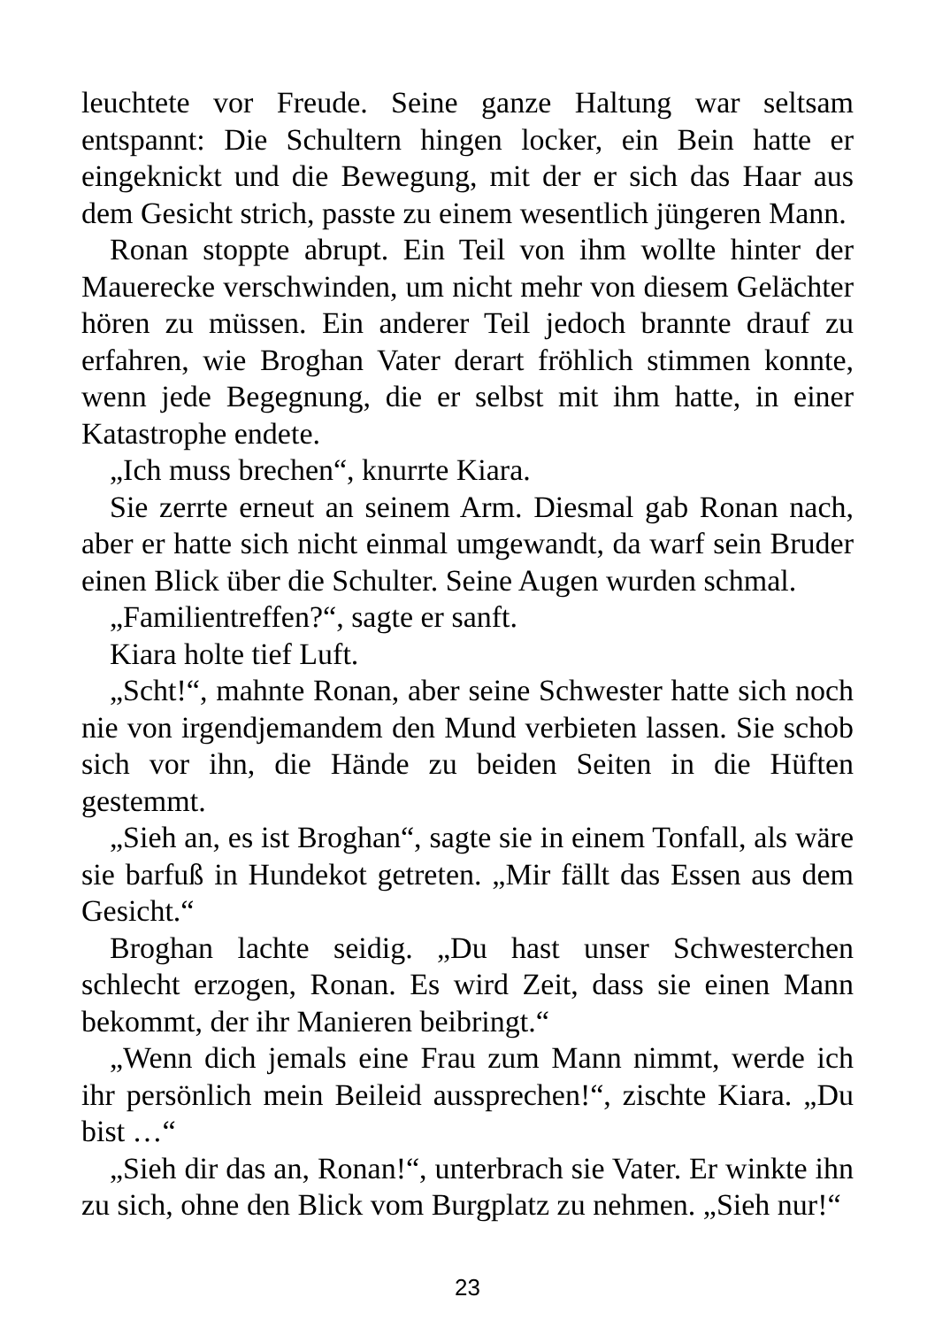leuchtete vor Freude. Seine ganze Haltung war seltsam entspannt: Die Schultern hingen locker, ein Bein hatte er eingeknickt und die Bewegung, mit der er sich das Haar aus dem Gesicht strich, passte zu einem wesentlich jüngeren Mann.
Ronan stoppte abrupt. Ein Teil von ihm wollte hinter der Mauerecke verschwinden, um nicht mehr von diesem Gelächter hören zu müssen. Ein anderer Teil jedoch brannte drauf zu erfahren, wie Broghan Vater derart fröhlich stimmen konnte, wenn jede Begegnung, die er selbst mit ihm hatte, in einer Katastrophe endete.
„Ich muss brechen“, knurrte Kiara.
Sie zerrte erneut an seinem Arm. Diesmal gab Ronan nach, aber er hatte sich nicht einmal umgewandt, da warf sein Bruder einen Blick über die Schulter. Seine Augen wurden schmal.
„Familientreffen?“, sagte er sanft.
Kiara holte tief Luft.
„Scht!“, mahnte Ronan, aber seine Schwester hatte sich noch nie von irgendjemandem den Mund verbieten lassen. Sie schob sich vor ihn, die Hände zu beiden Seiten in die Hüften gestemmt.
„Sieh an, es ist Broghan“, sagte sie in einem Tonfall, als wäre sie barfuß in Hundekot getreten. „Mir fällt das Essen aus dem Gesicht.“
Broghan lachte seidig. „Du hast unser Schwesterchen schlecht erzogen, Ronan. Es wird Zeit, dass sie einen Mann bekommt, der ihr Manieren beibringt.“
„Wenn dich jemals eine Frau zum Mann nimmt, werde ich ihr persönlich mein Beileid aussprechen!“, zischte Kiara. „Du bist …“
„Sieh dir das an, Ronan!“, unterbrach sie Vater. Er winkte ihn zu sich, ohne den Blick vom Burgplatz zu nehmen. „Sieh nur!“
23